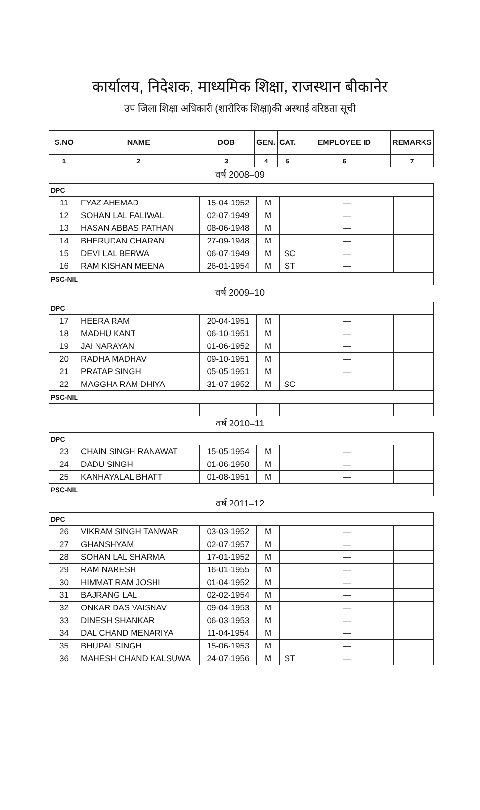कार्यालय, निदेशक, माध्यमिक शिक्षा, राजस्थान बीकानेर
उप जिला शिक्षा अधिकारी (शारीरिक शिक्षा)की अस्थाई वरिष्ठता सूची
| S.NO | NAME | DOB | GEN. | CAT. | EMPLOYEE ID | REMARKS |
| --- | --- | --- | --- | --- | --- | --- |
| 1 | 2 | 3 | 4 | 5 | 6 | 7 |
वर्ष 2008–09
| DPC | | | | | | |
| 11 | FYAZ AHEMAD | 15-04-1952 | M | | — | |
| 12 | SOHAN LAL PALIWAL | 02-07-1949 | M | | — | |
| 13 | HASAN ABBAS PATHAN | 08-06-1948 | M | | — | |
| 14 | BHERUDAN CHARAN | 27-09-1948 | M | | — | |
| 15 | DEVI LAL BERWA | 06-07-1949 | M | SC | — | |
| 16 | RAM KISHAN MEENA | 26-01-1954 | M | ST | — | |
| PSC-NIL | | | | | | |
वर्ष 2009–10
| DPC | | | | | | |
| 17 | HEERA RAM | 20-04-1951 | M | | — | |
| 18 | MADHU KANT | 06-10-1951 | M | | — | |
| 19 | JAI NARAYAN | 01-06-1952 | M | | — | |
| 20 | RADHA MADHAV | 09-10-1951 | M | | — | |
| 21 | PRATAP SINGH | 05-05-1951 | M | | — | |
| 22 | MAGGHA RAM DHIYA | 31-07-1952 | M | SC | — | |
| PSC-NIL | | | | | | |
वर्ष 2010–11
| DPC | | | | | | |
| 23 | CHAIN SINGH RANAWAT | 15-05-1954 | M | | — | |
| 24 | DADU SINGH | 01-06-1950 | M | | — | |
| 25 | KANHAYALAL BHATT | 01-08-1951 | M | | — | |
| PSC-NIL | | | | | | |
वर्ष 2011–12
| DPC | | | | | | |
| 26 | VIKRAM SINGH TANWAR | 03-03-1952 | M | | — | |
| 27 | GHANSHYAM | 02-07-1957 | M | | — | |
| 28 | SOHAN LAL SHARMA | 17-01-1952 | M | | — | |
| 29 | RAM NARESH | 16-01-1955 | M | | — | |
| 30 | HIMMAT RAM JOSHI | 01-04-1952 | M | | — | |
| 31 | BAJRANG LAL | 02-02-1954 | M | | — | |
| 32 | ONKAR DAS VAISNAV | 09-04-1953 | M | | — | |
| 33 | DINESH SHANKAR | 06-03-1953 | M | | — | |
| 34 | DAL CHAND MENARIYA | 11-04-1954 | M | | — | |
| 35 | BHUPAL SINGH | 15-06-1953 | M | | — | |
| 36 | MAHESH CHAND KALSUWA | 24-07-1956 | M | ST | — | |